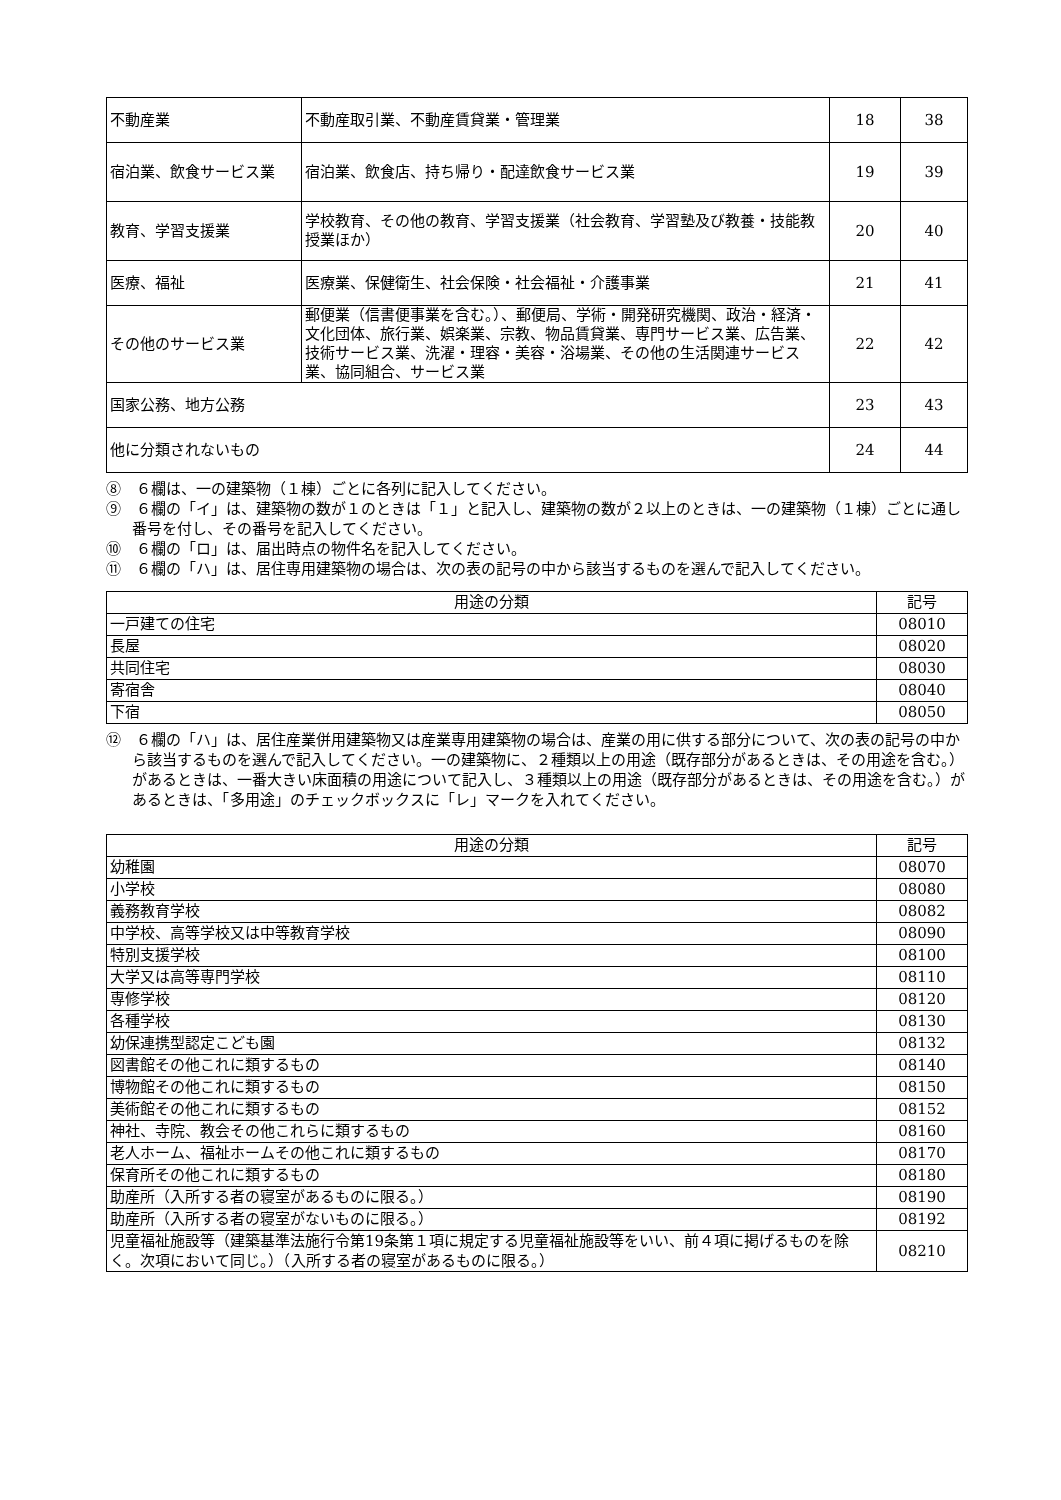| 不動産業 | 不動産取引業、不動産賃貸業・管理業 | 18 | 38 |
| 宿泊業、飲食サービス業 | 宿泊業、飲食店、持ち帰り・配達飲食サービス業 | 19 | 39 |
| 教育、学習支援業 | 学校教育、その他の教育、学習支援業（社会教育、学習塾及び教養・技能教授業ほか） | 20 | 40 |
| 医療、福祉 | 医療業、保健衛生、社会保険・社会福祉・介護事業 | 21 | 41 |
| その他のサービス業 | 郵便業（信書便事業を含む。）、郵便局、学術・開発研究機関、政治・経済・文化団体、旅行業、娯楽業、宗教、物品賃貸業、専門サービス業、広告業、技術サービス業、洗濯・理容・美容・浴場業、その他の生活関連サービス業、協同組合、サービス業 | 22 | 42 |
| 国家公務、地方公務 | | 23 | 43 |
| 他に分類されないもの | | 24 | 44 |
⑧　６欄は、一の建築物（１棟）ごとに各列に記入してください。
⑨　６欄の「イ」は、建築物の数が１のときは「１」と記入し、建築物の数が２以上のときは、一の建築物（１棟）ごとに通し番号を付し、その番号を記入してください。
⑩　６欄の「ロ」は、届出時点の物件名を記入してください。
⑪　６欄の「ハ」は、居住専用建築物の場合は、次の表の記号の中から該当するものを選んで記入してください。
| 用途の分類 | 記号 |
| --- | --- |
| 一戸建ての住宅 | 08010 |
| 長屋 | 08020 |
| 共同住宅 | 08030 |
| 寄宿舎 | 08040 |
| 下宿 | 08050 |
⑫　６欄の「ハ」は、居住産業併用建築物又は産業専用建築物の場合は、産業の用に供する部分について、次の表の記号の中から該当するものを選んで記入してください。一の建築物に、２種類以上の用途（既存部分があるときは、その用途を含む。）があるときは、一番大きい床面積の用途について記入し、３種類以上の用途（既存部分があるときは、その用途を含む。）があるときは、「多用途」のチェックボックスに「レ」マークを入れてください。
| 用途の分類 | 記号 |
| --- | --- |
| 幼稚園 | 08070 |
| 小学校 | 08080 |
| 義務教育学校 | 08082 |
| 中学校、高等学校又は中等教育学校 | 08090 |
| 特別支援学校 | 08100 |
| 大学又は高等専門学校 | 08110 |
| 専修学校 | 08120 |
| 各種学校 | 08130 |
| 幼保連携型認定こども園 | 08132 |
| 図書館その他これに類するもの | 08140 |
| 博物館その他これに類するもの | 08150 |
| 美術館その他これに類するもの | 08152 |
| 神社、寺院、教会その他これらに類するもの | 08160 |
| 老人ホーム、福祉ホームその他これに類するもの | 08170 |
| 保育所その他これに類するもの | 08180 |
| 助産所（入所する者の寝室があるものに限る。） | 08190 |
| 助産所（入所する者の寝室がないものに限る。） | 08192 |
| 児童福祉施設等（建築基準法施行令第19条第１項に規定する児童福祉施設等をいい、前４項に掲げるものを除く。次項において同じ。）（入所する者の寝室があるものに限る。） | 08210 |